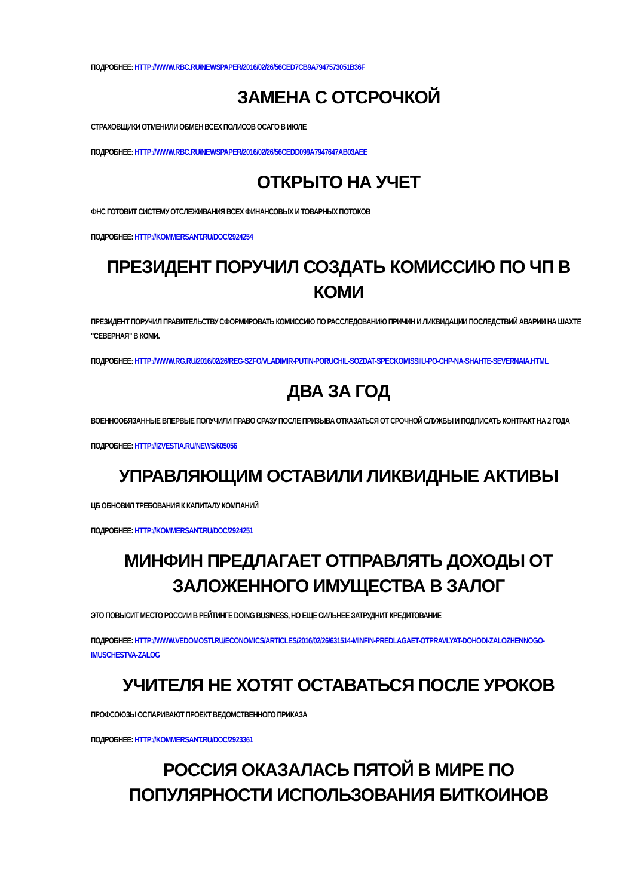ПОДРОБНЕЕ: HTTP://WWW.RBC.RU/NEWSPAPER/2016/02/26/56CED7CB9A7947573051B36F
ЗАМЕНА С ОТСРОЧКОЙ
СТРАХОВЩИКИ ОТМЕНИЛИ ОБМЕН ВСЕХ ПОЛИСОВ ОСАГО В ИЮЛЕ
ПОДРОБНЕЕ: HTTP://WWW.RBC.RU/NEWSPAPER/2016/02/26/56CEDD099A7947647AB03AEE
ОТКРЫТО НА УЧЕТ
ФНС ГОТОВИТ СИСТЕМУ ОТСЛЕЖИВАНИЯ ВСЕХ ФИНАНСОВЫХ И ТОВАРНЫХ ПОТОКОВ
ПОДРОБНЕЕ: HTTP://KOMMERSANT.RU/DOC/2924254
ПРЕЗИДЕНТ ПОРУЧИЛ СОЗДАТЬ КОМИССИЮ ПО ЧП В КОМИ
ПРЕЗИДЕНТ ПОРУЧИЛ ПРАВИТЕЛЬСТВУ СФОРМИРОВАТЬ КОМИССИЮ ПО РАССЛЕДОВАНИЮ ПРИЧИН И ЛИКВИДАЦИИ ПОСЛЕДСТВИЙ АВАРИИ НА ШАХТЕ "СЕВЕРНАЯ" В КОМИ.
ПОДРОБНЕЕ: HTTP://WWW.RG.RU/2016/02/26/REG-SZFO/VLADIMIR-PUTIN-PORUCHIL-SOZDAT-SPECKOMISSIIU-PO-CHP-NA-SHAHTE-SEVERNAIA.HTML
ДВА ЗА ГОД
ВОЕННООБЯЗАННЫЕ ВПЕРВЫЕ ПОЛУЧИЛИ ПРАВО СРАЗУ ПОСЛЕ ПРИЗЫВА ОТКАЗАТЬСЯ ОТ СРОЧНОЙ СЛУЖБЫ И ПОДПИСАТЬ КОНТРАКТ НА 2 ГОДА
ПОДРОБНЕЕ: HTTP://IZVESTIA.RU/NEWS/605056
УПРАВЛЯЮЩИМ ОСТАВИЛИ ЛИКВИДНЫЕ АКТИВЫ
ЦБ ОБНОВИЛ ТРЕБОВАНИЯ К КАПИТАЛУ КОМПАНИЙ
ПОДРОБНЕЕ: HTTP://KOMMERSANT.RU/DOC/2924251
МИНФИН ПРЕДЛАГАЕТ ОТПРАВЛЯТЬ ДОХОДЫ ОТ ЗАЛОЖЕННОГО ИМУЩЕСТВА В ЗАЛОГ
ЭТО ПОВЫСИТ МЕСТО РОССИИ В РЕЙТИНГЕ DOING BUSINESS, НО ЕЩЕ СИЛЬНЕЕ ЗАТРУДНИТ КРЕДИТОВАНИЕ
ПОДРОБНЕЕ: HTTP://WWW.VEDOMOSTI.RU/ECONOMICS/ARTICLES/2016/02/26/631514-MINFIN-PREDLAGAET-OTPRAVLYAT-DOHODI-ZALOZHENNOGO-IMUSCHESTVA-ZALOG
УЧИТЕЛЯ НЕ ХОТЯТ ОСТАВАТЬСЯ ПОСЛЕ УРОКОВ
ПРОФСОЮЗЫ ОСПАРИВАЮТ ПРОЕКТ ВЕДОМСТВЕННОГО ПРИКАЗА
ПОДРОБНЕЕ: HTTP://KOMMERSANT.RU/DOC/2923361
РОССИЯ ОКАЗАЛАСЬ ПЯТОЙ В МИРЕ ПО ПОПУЛЯРНОСТИ ИСПОЛЬЗОВАНИЯ БИТКОИНОВ